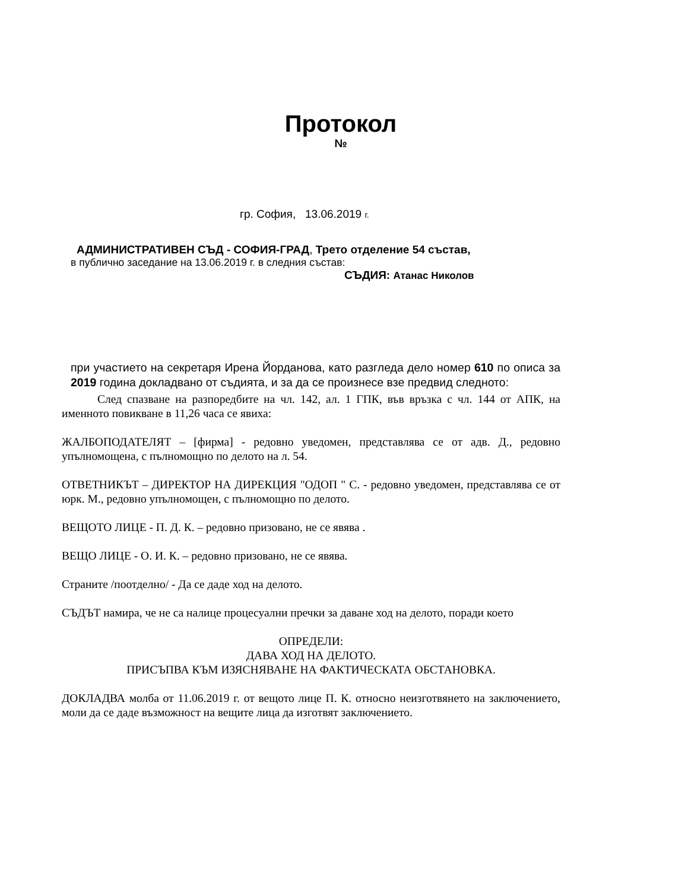Протокол
№
гр. София, 13.06.2019 г.
АДМИНИСТРАТИВЕН СЪД - СОФИЯ-ГРАД, Трето отделение 54 състав,
в публично заседание на 13.06.2019 г. в следния състав:
СЪДИЯ: Атанас Николов
при участието на секретаря Ирена Йорданова, като разгледа дело номер 610 по описа за 2019 година докладвано от съдията, и за да се произнесе взе предвид следното:
След спазване на разпоредбите на чл. 142, ал. 1 ГПК, във връзка с чл. 144 от АПК, на именното повикване в 11,26 часа се явиха:
ЖАЛБОПОДАТЕЛЯТ – [фирма] - редовно уведомен, представлява се от адв. Д., редовно упълномощена, с пълномощно по делото на л. 54.
ОТВЕТНИКЪТ – ДИРЕКТОР НА ДИРЕКЦИЯ "ОДОП " С. - редовно уведомен, представлява се от юрк. М., редовно упълномощен, с пълномощно по делото.
ВЕЩОТО ЛИЦЕ - П. Д. К. – редовно призовано, не се явява .
ВЕЩО ЛИЦЕ - О. И. К. – редовно призовано, не се явява.
Страните /поотделно/ - Да се даде ход на делото.
СЪДЪТ намира, че не са налице процесуални пречки за даване ход на делото, поради което
ОПРЕДЕЛИ:
ДАВА ХОД НА ДЕЛОТО.
ПРИСЪПВА КЪМ ИЗЯСНЯВАНЕ НА ФАКТИЧЕСКАТА ОБСТАНОВКА.
ДОКЛАДВА молба от 11.06.2019 г. от вещото лице П. К. относно неизготвянето на заключението, моли да се даде възможност на вещите лица да изготвят заключението.